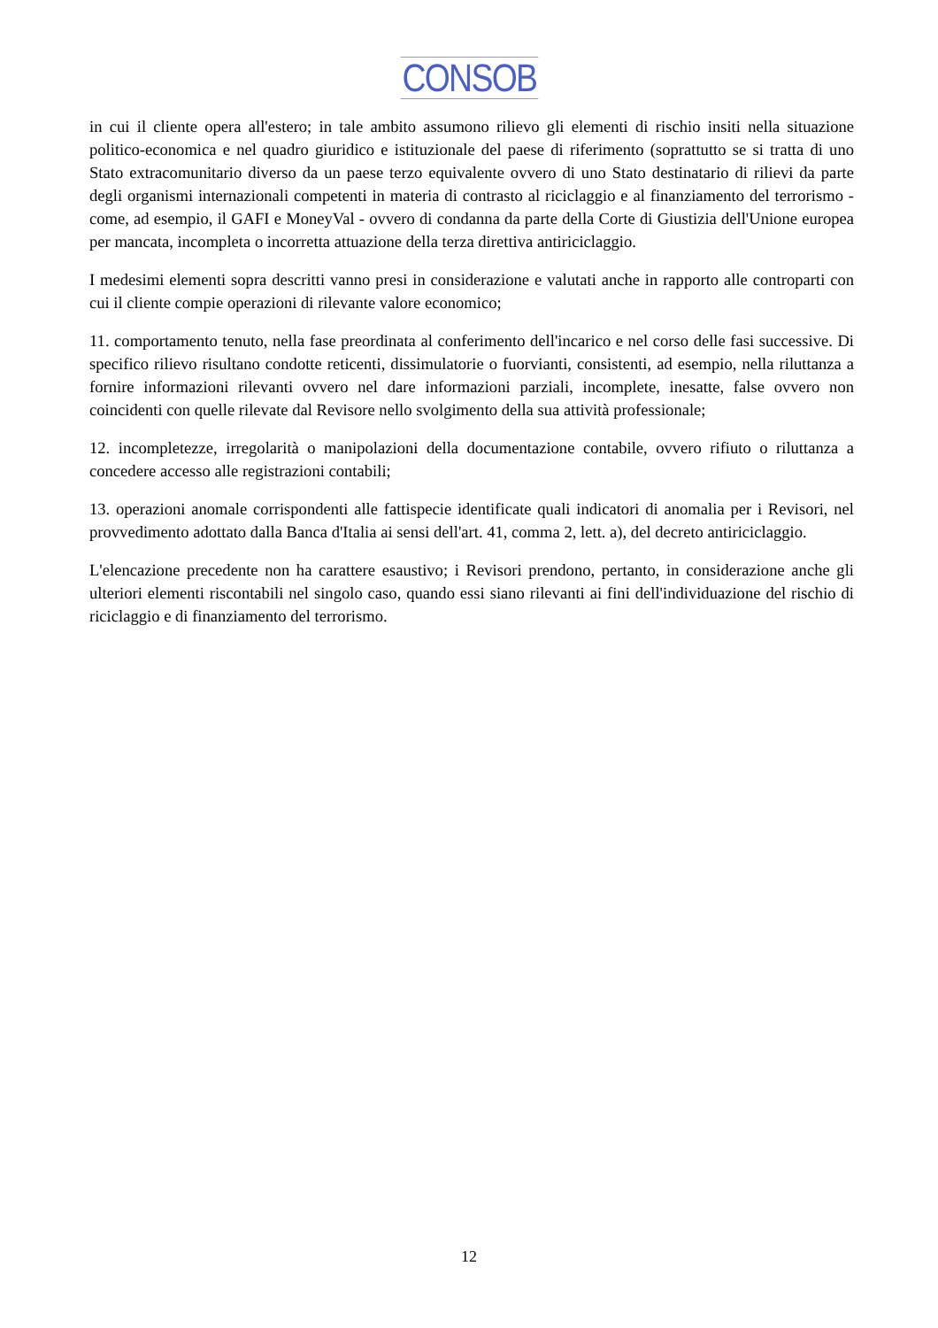CONSOB
in cui il cliente opera all'estero; in tale ambito assumono rilievo gli elementi di rischio insiti nella situazione politico-economica e nel quadro giuridico e istituzionale del paese di riferimento (soprattutto se si tratta di uno Stato extracomunitario diverso da un paese terzo equivalente ovvero di uno Stato destinatario di rilievi da parte degli organismi internazionali competenti in materia di contrasto al riciclaggio e al finanziamento del terrorismo - come, ad esempio, il GAFI e MoneyVal - ovvero di condanna da parte della Corte di Giustizia dell'Unione europea per mancata, incompleta o incorretta attuazione della terza direttiva antiriciclaggio.
I medesimi elementi sopra descritti vanno presi in considerazione e valutati anche in rapporto alle controparti con cui il cliente compie operazioni di rilevante valore economico;
11. comportamento tenuto, nella fase preordinata al conferimento dell'incarico e nel corso delle fasi successive. Di specifico rilievo risultano condotte reticenti, dissimulatorie o fuorvianti, consistenti, ad esempio, nella riluttanza a fornire informazioni rilevanti ovvero nel dare informazioni parziali, incomplete, inesatte, false ovvero non coincidenti con quelle rilevate dal Revisore nello svolgimento della sua attività professionale;
12. incompletezze, irregolarità o manipolazioni della documentazione contabile, ovvero rifiuto o riluttanza a concedere accesso alle registrazioni contabili;
13. operazioni anomale corrispondenti alle fattispecie identificate quali indicatori di anomalia per i Revisori, nel provvedimento adottato dalla Banca d'Italia ai sensi dell'art. 41, comma 2, lett. a), del decreto antiriciclaggio.
L'elencazione precedente non ha carattere esaustivo; i Revisori prendono, pertanto, in considerazione anche gli ulteriori elementi riscontabili nel singolo caso, quando essi siano rilevanti ai fini dell'individuazione del rischio di riciclaggio e di finanziamento del terrorismo.
12